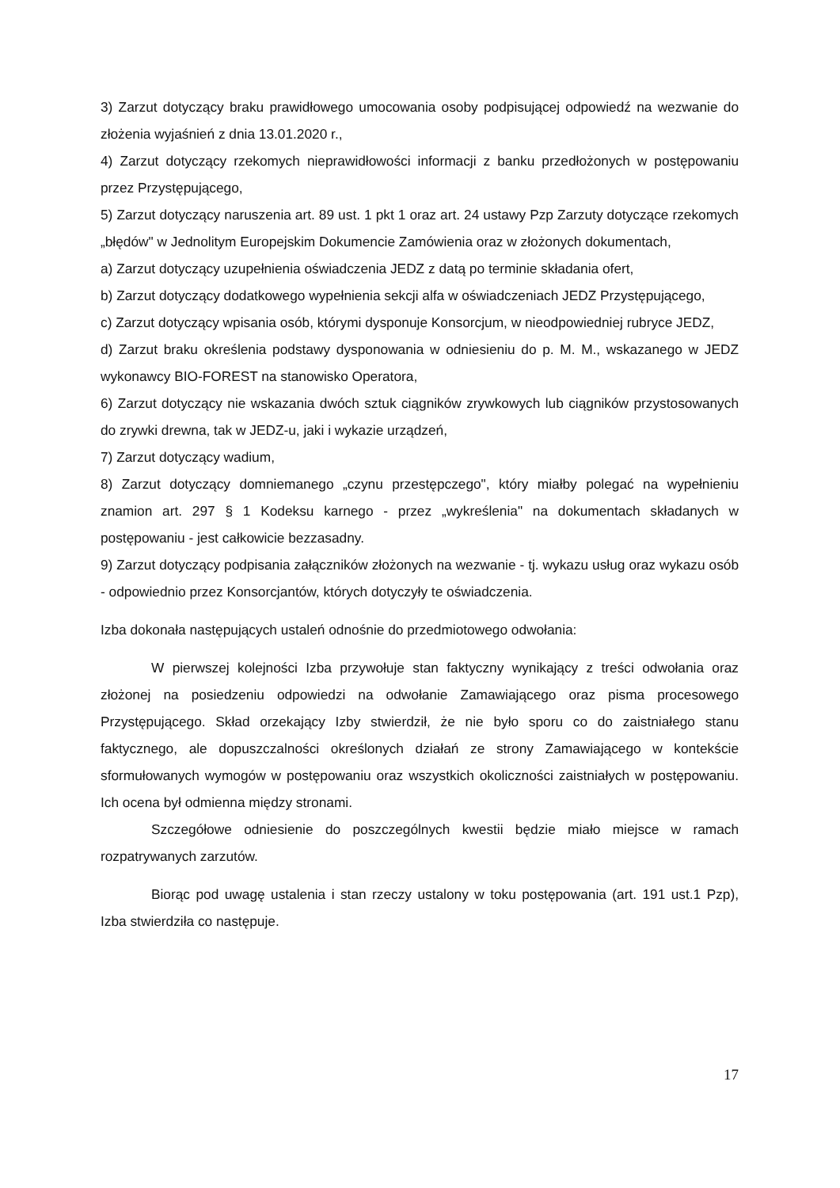3) Zarzut dotyczący braku prawidłowego umocowania osoby podpisującej odpowiedź na wezwanie do złożenia wyjaśnień z dnia 13.01.2020 r.,
4) Zarzut dotyczący rzekomych nieprawidłowości informacji z banku przedłożonych w postępowaniu przez Przystępującego,
5) Zarzut dotyczący naruszenia art. 89 ust. 1 pkt 1 oraz art. 24 ustawy Pzp Zarzuty dotyczące rzekomych „błędów" w Jednolitym Europejskim Dokumencie Zamówienia oraz w złożonych dokumentach,
a) Zarzut dotyczący uzupełnienia oświadczenia JEDZ z datą po terminie składania ofert,
b) Zarzut dotyczący dodatkowego wypełnienia sekcji alfa w oświadczeniach JEDZ Przystępującego,
c) Zarzut dotyczący wpisania osób, którymi dysponuje Konsorcjum, w nieodpowiedniej rubryce JEDZ,
d) Zarzut braku określenia podstawy dysponowania w odniesieniu do p. M. M., wskazanego w JEDZ wykonawcy BIO-FOREST na stanowisko Operatora,
6) Zarzut dotyczący nie wskazania dwóch sztuk ciągników zrywkowych lub ciągników przystosowanych do zrywki drewna, tak w JEDZ-u, jaki i wykazie urządzeń,
7) Zarzut dotyczący wadium,
8) Zarzut dotyczący domniemanego „czynu przestępczego", który miałby polegać na wypełnieniu znamion art. 297 § 1 Kodeksu karnego - przez „wykreślenia" na dokumentach składanych w postępowaniu - jest całkowicie bezzasadny.
9) Zarzut dotyczący podpisania załączników złożonych na wezwanie - tj. wykazu usług oraz wykazu osób - odpowiednio przez Konsorcjantów, których dotyczyły te oświadczenia.
Izba dokonała następujących ustaleń odnośnie do przedmiotowego odwołania:
W pierwszej kolejności Izba przywołuje stan faktyczny wynikający z treści odwołania oraz złożonej na posiedzeniu odpowiedzi na odwołanie Zamawiającego oraz pisma procesowego Przystępującego. Skład orzekający Izby stwierdził, że nie było sporu co do zaistniałego stanu faktycznego, ale dopuszczalności określonych działań ze strony Zamawiającego w kontekście sformułowanych wymogów w postępowaniu oraz wszystkich okoliczności zaistniałych w postępowaniu. Ich ocena był odmienna między stronami.
Szczegółowe odniesienie do poszczególnych kwestii będzie miało miejsce w ramach rozpatrywanych zarzutów.
Biorąc pod uwagę ustalenia i stan rzeczy ustalony w toku postępowania (art. 191 ust.1 Pzp), Izba stwierdziła co następuje.
17